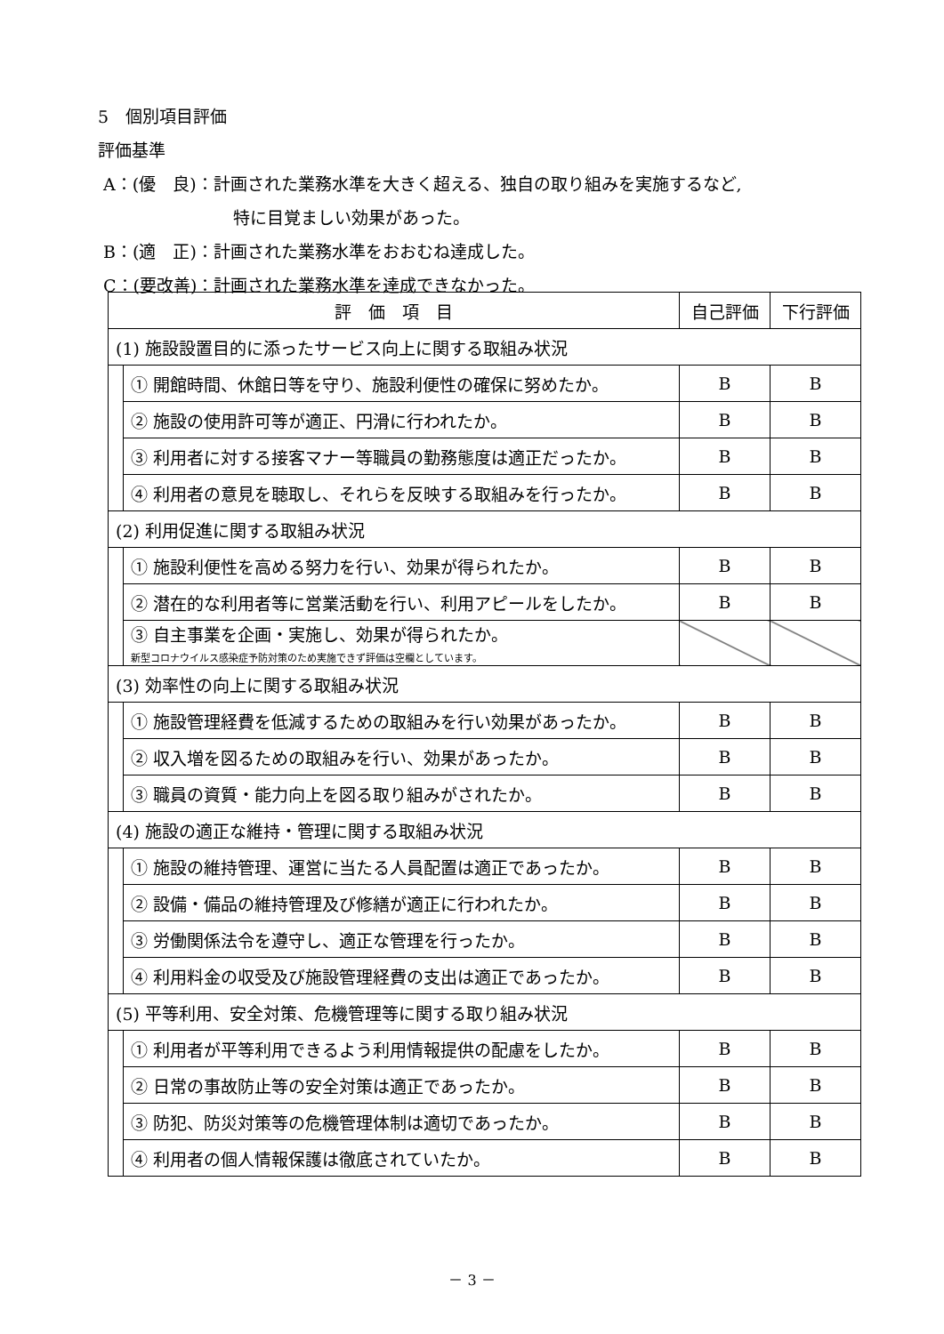5　個別項目評価
評価基準
A：(優　良)：計画された業務水準を大きく超える、独自の取り組みを実施するなど,
特に目覚ましい効果があった。
B：(適　正)：計画された業務水準をおおむね達成した。
C：(要改善)：計画された業務水準を達成できなかった。
| 評 価 項 目 | | 自己評価 | 下行評価 |
| --- | --- | --- | --- |
| (1) 施設設置目的に添ったサービス向上に関する取組み状況 | | | |
| | ① 開館時間、休館日等を守り、施設利便性の確保に努めたか。 | B | B |
| | ② 施設の使用許可等が適正、円滑に行われたか。 | B | B |
| | ③ 利用者に対する接客マナー等職員の勤務態度は適正だったか。 | B | B |
| | ④ 利用者の意見を聴取し、それらを反映する取組みを行ったか。 | B | B |
| (2) 利用促進に関する取組み状況 | | | |
| | ① 施設利便性を高める努力を行い、効果が得られたか。 | B | B |
| | ② 潜在的な利用者等に営業活動を行い、利用アピールをしたか。 | B | B |
| | ③ 自主事業を企画・実施し、効果が得られたか。 新型コロナウイルス感染症予防対策のため実施できず評価は空欄としています。 | | |
| (3) 効率性の向上に関する取組み状況 | | | |
| | ① 施設管理経費を低減するための取組みを行い効果があったか。 | B | B |
| | ② 収入増を図るための取組みを行い、効果があったか。 | B | B |
| | ③ 職員の資質・能力向上を図る取り組みがされたか。 | B | B |
| (4) 施設の適正な維持・管理に関する取組み状況 | | | |
| | ① 施設の維持管理、運営に当たる人員配置は適正であったか。 | B | B |
| | ② 設備・備品の維持管理及び修繕が適正に行われたか。 | B | B |
| | ③ 労働関係法令を遵守し、適正な管理を行ったか。 | B | B |
| | ④ 利用料金の収受及び施設管理経費の支出は適正であったか。 | B | B |
| (5) 平等利用、安全対策、危機管理等に関する取り組み状況 | | | |
| | ① 利用者が平等利用できるよう利用情報提供の配慮をしたか。 | B | B |
| | ② 日常の事故防止等の安全対策は適正であったか。 | B | B |
| | ③ 防犯、防災対策等の危機管理体制は適切であったか。 | B | B |
| | ④ 利用者の個人情報保護は徹底されていたか。 | B | B |
－ 3 －